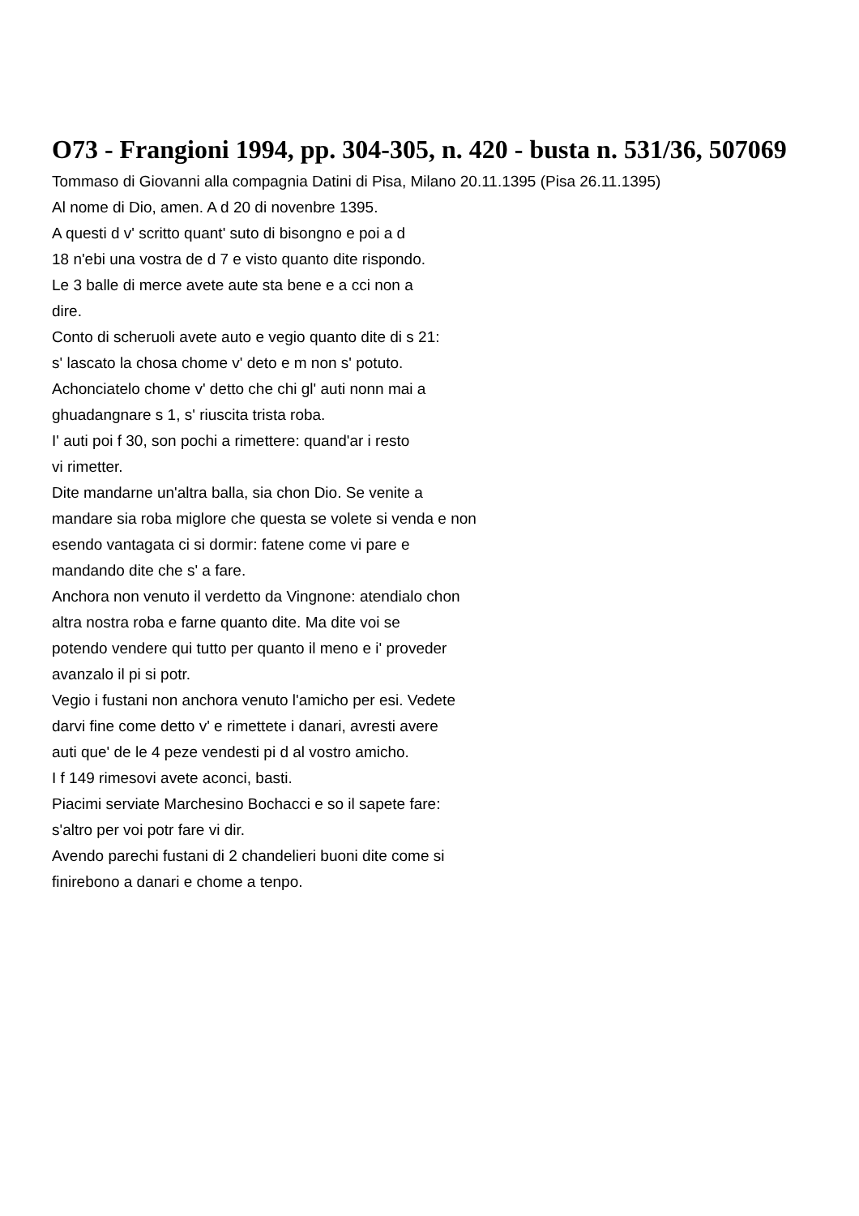O73 - Frangioni 1994, pp. 304-305, n. 420 - busta n. 531/36, 507069
Tommaso di Giovanni alla compagnia Datini di Pisa, Milano 20.11.1395 (Pisa 26.11.1395)
Al nome di Dio, amen. A d 20 di novenbre 1395.
A questi d v' scritto quant' suto di bisongno e poi a d
18 n'ebi una vostra de d 7 e visto quanto dite rispondo.
Le 3 balle di merce avete aute sta bene e a cci non a
dire.
Conto di scheruoli avete auto e vegio quanto dite di s 21:
s' lascato la chosa chome v' deto e m non s' potuto.
Achonciatelo chome v' detto che chi gl' auti nonn mai a
ghuadangnare s 1, s' riuscita trista roba.
I' auti poi f 30, son pochi a rimettere: quand'ar i resto
vi rimetter.
Dite mandarne un'altra balla, sia chon Dio. Se venite a
mandare sia roba miglore che questa se volete si venda e non
esendo vantagata ci si dormir: fatene come vi pare e
mandando dite che s' a fare.
Anchora non venuto il verdetto da Vingnone: atendialo chon
altra nostra roba e farne quanto dite. Ma dite voi se
potendo vendere qui tutto per quanto il meno e i' proveder
avanzalo il pi si potr.
Vegio i fustani non anchora venuto l'amicho per esi. Vedete
darvi fine come detto v' e rimettete i danari, avresti avere
auti que' de le 4 peze vendesti pi d al vostro amicho.
I f 149 rimesovi avete aconci, basti.
Piacimi serviate Marchesino Bochacci e so il sapete fare:
s'altro per voi potr fare vi dir.
Avendo parechi fustani di 2 chandelieri buoni dite come si
finirebono a danari e chome a tenpo.